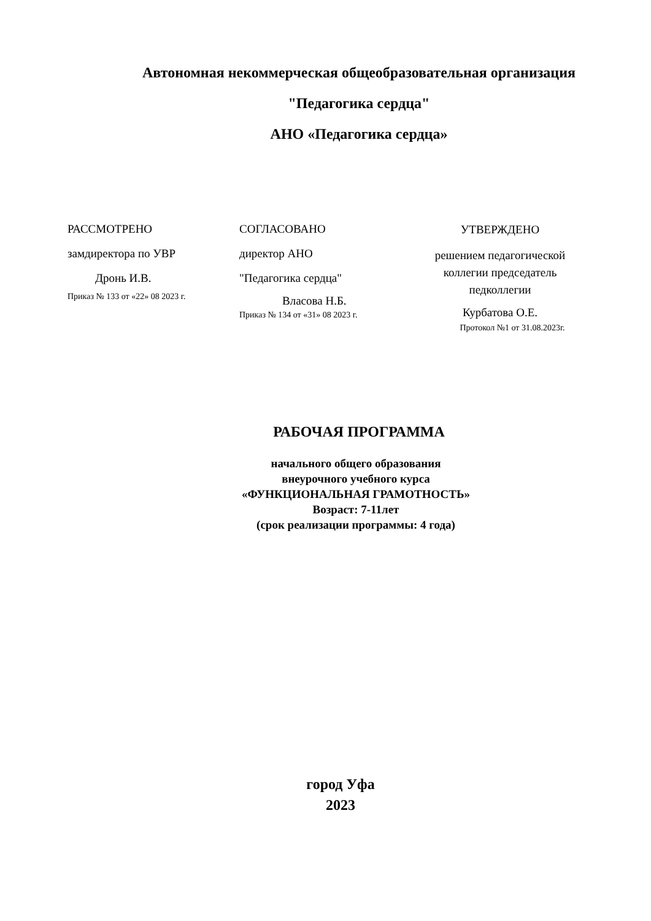Автономная некоммерческая общеобразовательная организация
"Педагогика сердца"
АНО «Педагогика сердца»
РАССМОТРЕНО
замдиректора по УВР
Дронь И.В.
Приказ № 133 от «22» 08 2023 г.
СОГЛАСОВАНО
директор АНО
"Педагогика сердца"
Власова Н.Б.
Приказ № 134 от «31» 08 2023 г.
УТВЕРЖДЕНО
решением педагогической
коллегии председатель
педколлегии
Курбатова О.Е.
Протокол №1 от 31.08.2023г.
РАБОЧАЯ ПРОГРАММА
начального общего образования
внеурочного учебного курса
«ФУНКЦИОНАЛЬНАЯ ГРАМОТНОСТЬ»
Возраст: 7-11лет
(срок реализации программы: 4 года)
город Уфа
2023